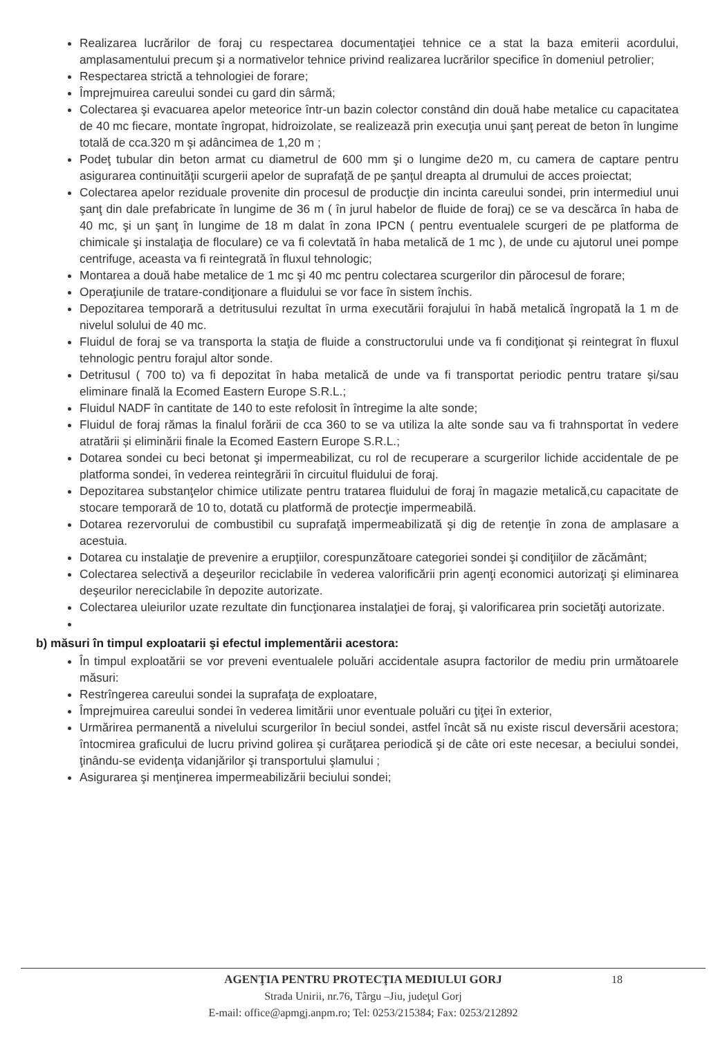Realizarea lucrărilor de foraj cu respectarea documentaţiei tehnice ce a stat la baza emiterii acordului, amplasamentului precum şi a normativelor tehnice privind realizarea lucrărilor specifice în domeniul petrolier;
Respectarea strictă a tehnologiei de forare;
Împrejmuirea careului sondei cu gard din sârmă;
Colectarea şi evacuarea apelor meteorice într-un bazin colector constând din două habe metalice cu capacitatea de 40 mc fiecare, montate îngropat, hidroizolate, se realizează prin execuţia unui şanţ pereat de beton în lungime totală de cca.320 m şi adâncimea de 1,20 m ;
Podeţ tubular din beton armat cu diametrul de 600 mm şi o lungime de20 m, cu camera de captare pentru asigurarea continuităţii scurgerii apelor de suprafaţă de pe şanţul dreapta al drumului de acces proiectat;
Colectarea apelor reziduale provenite din procesul de producţie din incinta careului sondei, prin intermediul unui şanţ din dale prefabricate în lungime de 36 m ( în jurul habelor de fluide de foraj) ce se va descărca în haba de 40 mc, şi un şanţ în lungime de 18 m dalat în zona IPCN ( pentru eventualele scurgeri de pe platforma de chimicale şi instalaţia de floculare) ce va fi colevtată în haba metalică de 1 mc ), de unde cu ajutorul unei pompe centrifuge, aceasta va fi reintegrată în fluxul tehnologic;
Montarea a două habe metalice de 1 mc şi 40 mc pentru colectarea scurgerilor din părocesul de forare;
Operaţiunile de tratare-condiţionare a fluidului se vor face în sistem închis.
Depozitarea temporară a detritusului rezultat în urma executării forajului în habă metalică îngropată la 1 m de nivelul solului de 40 mc.
Fluidul de foraj se va transporta la staţia de fluide a constructorului unde va fi condiţionat şi reintegrat în fluxul tehnologic pentru forajul altor sonde.
Detritusul ( 700 to) va fi depozitat în haba metalică de unde va fi transportat periodic pentru tratare și/sau eliminare finală la Ecomed Eastern Europe S.R.L.;
Fluidul NADF în cantitate de 140 to este refolosit în întregime la alte sonde;
Fluidul de foraj rămas la finalul forării de cca 360 to se va utiliza la alte sonde sau va fi trahnsportat în vedere atratării și eliminării finale la Ecomed Eastern Europe S.R.L.;
Dotarea sondei cu beci betonat şi impermeabilizat, cu rol de recuperare a scurgerilor lichide accidentale de pe platforma sondei, în vederea reintegrării în circuitul fluidului de foraj.
Depozitarea substanţelor chimice utilizate pentru tratarea fluidului de foraj în magazie metalică,cu capacitate de stocare temporară de 10 to, dotată cu platformă de protecţie impermeabilă.
Dotarea rezervorului de combustibil cu suprafaţă impermeabilizată şi dig de retenţie în zona de amplasare a acestuia.
Dotarea cu instalaţie de prevenire a erupţiilor, corespunzătoare categoriei sondei şi condiţiilor de zăcământ;
Colectarea selectivă a deşeurilor reciclabile în vederea valorificării prin agenţi economici autorizaţi şi eliminarea deşeurilor nereciclabile în depozite autorizate.
Colectarea uleiurilor uzate rezultate din funcţionarea instalaţiei de foraj, şi valorificarea prin societăţi autorizate.
b) măsuri în timpul exploatarii şi efectul implementării acestora:
În timpul exploatării se vor preveni eventualele poluări accidentale asupra factorilor de mediu prin următoarele măsuri:
Restrîngerea careului sondei la suprafaţa de exploatare,
Împrejmuirea careului sondei în vederea limitării unor eventuale poluări cu ţiţei în exterior,
Urmărirea permanentă a nivelului scurgerilor în beciul sondei, astfel încât să nu existe riscul deversării acestora; întocmirea graficului de lucru privind golirea şi curăţarea periodică şi de câte ori este necesar, a beciului sondei, ţinându-se evidenţa vidanjărilor şi transportului şlamului ;
Asigurarea şi menţinerea impermeabilizării beciului sondei;
18 AGENŢIA PENTRU PROTECŢIA MEDIULUI GORJ
Strada Unirii, nr.76, Târgu –Jiu, judeţul Gorj
E-mail: office@apmgj.anpm.ro; Tel: 0253/215384; Fax: 0253/212892